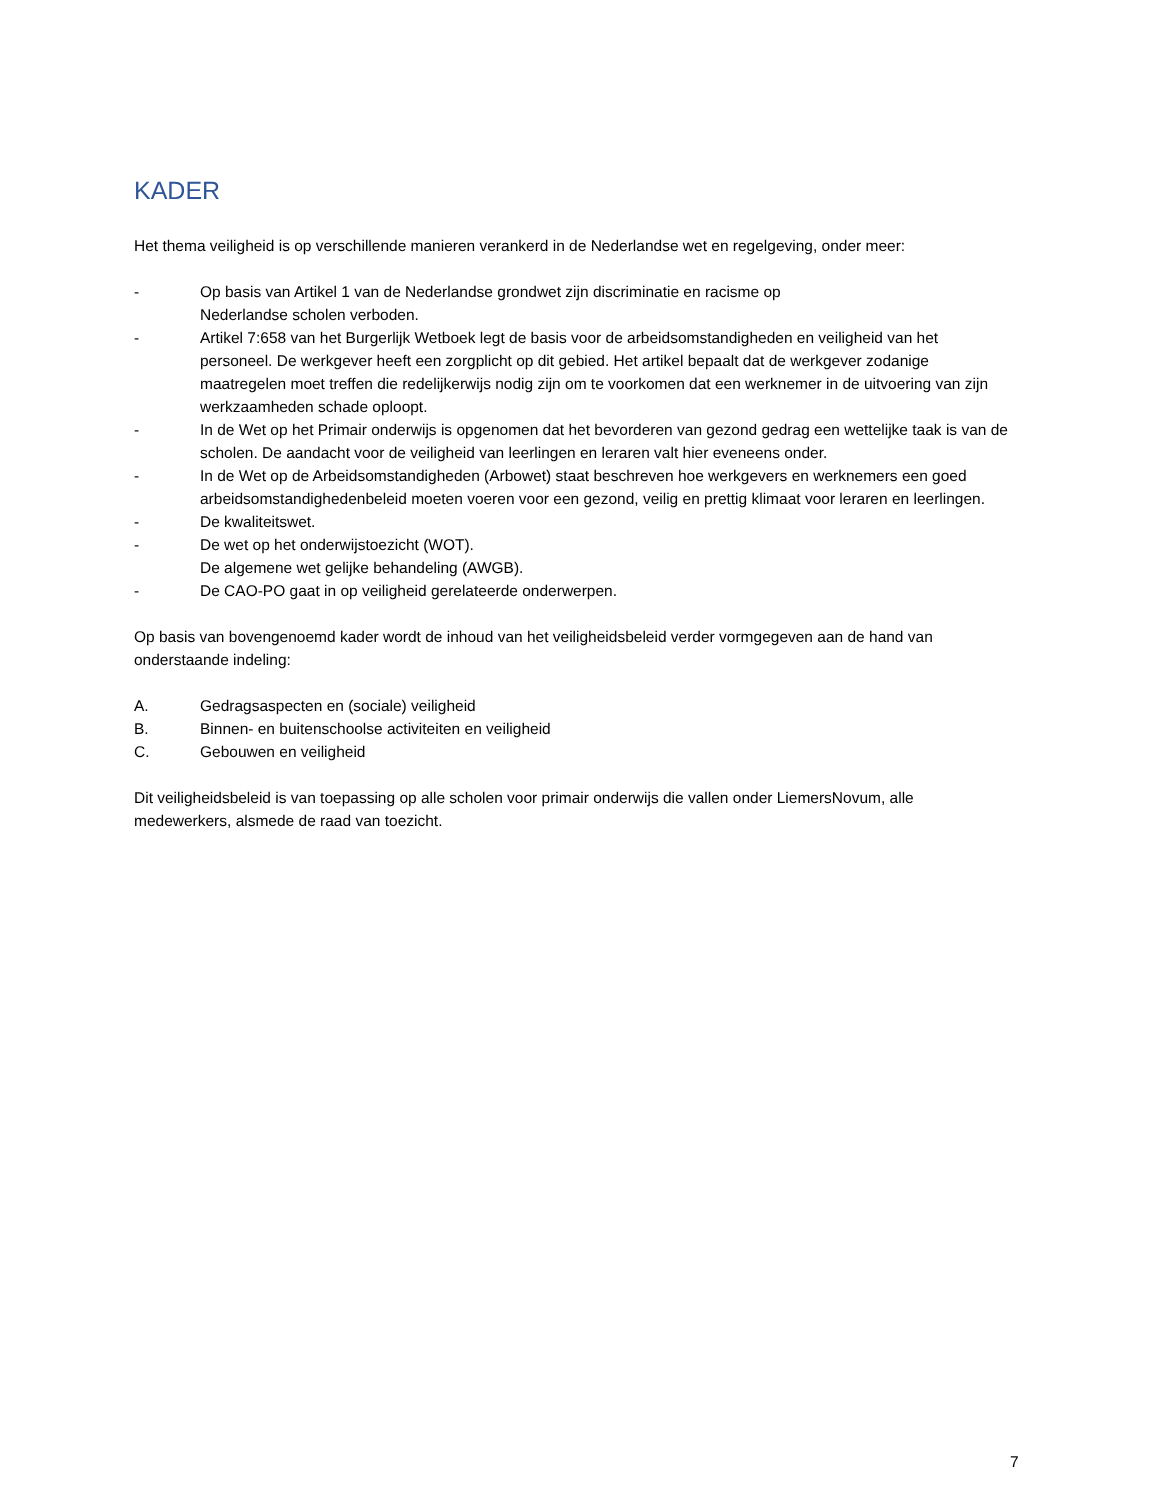KADER
Het thema veiligheid is op verschillende manieren verankerd in de Nederlandse wet en regelgeving, onder meer:
- Op basis van Artikel 1 van de Nederlandse grondwet zijn discriminatie en racisme op
Nederlandse scholen verboden.
- Artikel 7:658 van het Burgerlijk Wetboek legt de basis voor de arbeidsomstandigheden en veiligheid van het personeel. De werkgever heeft een zorgplicht op dit gebied. Het artikel bepaalt dat de werkgever zodanige maatregelen moet treffen die redelijkerwijs nodig zijn om te voorkomen dat een werknemer in de uitvoering van zijn werkzaamheden schade oploopt.
- In de Wet op het Primair onderwijs is opgenomen dat het bevorderen van gezond gedrag een wettelijke taak is van de scholen. De aandacht voor de veiligheid van leerlingen en leraren valt hier eveneens onder.
- In de Wet op de Arbeidsomstandigheden (Arbowet) staat beschreven hoe werkgevers en werknemers een goed arbeidsomstandighedenbeleid moeten voeren voor een gezond, veilig en prettig klimaat voor leraren en leerlingen.
- De kwaliteitswet.
- De wet op het onderwijstoezicht (WOT).
De algemene wet gelijke behandeling (AWGB).
- De CAO-PO gaat in op veiligheid gerelateerde onderwerpen.
Op basis van bovengenoemd kader wordt de inhoud van het veiligheidsbeleid verder vormgegeven aan de hand van onderstaande indeling:
A. Gedragsaspecten en (sociale) veiligheid
B. Binnen- en buitenschoolse activiteiten en veiligheid
C. Gebouwen en veiligheid
Dit veiligheidsbeleid is van toepassing op alle scholen voor primair onderwijs die vallen onder LiemersNovum, alle medewerkers, alsmede de raad van toezicht.
7